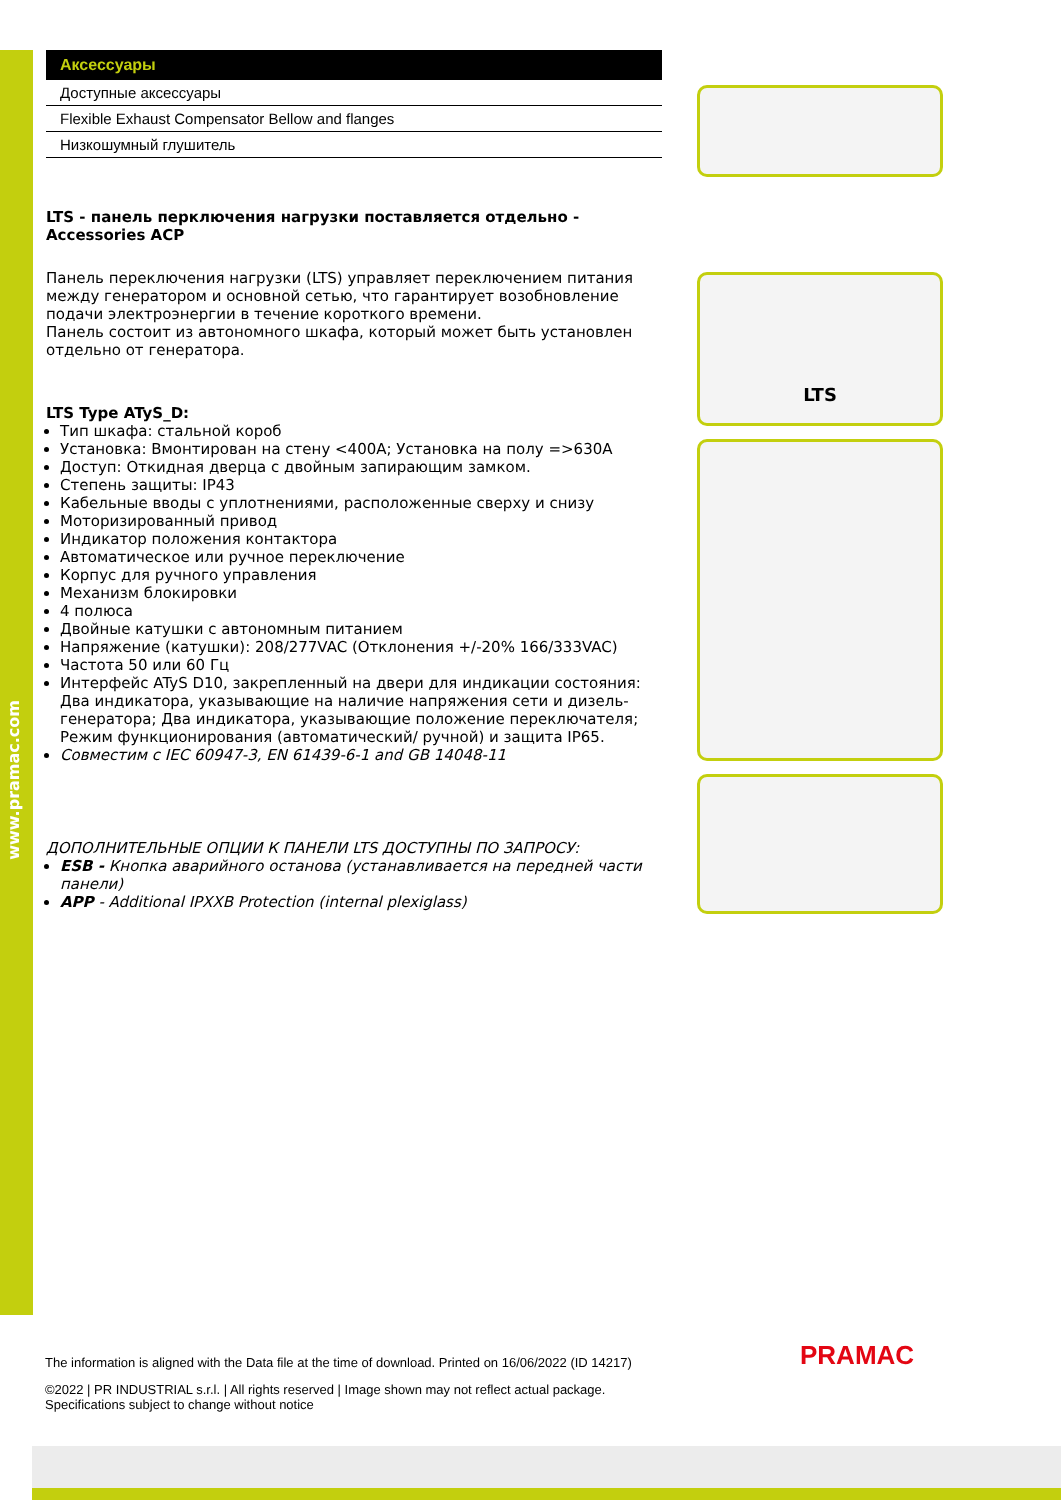www.pramac.com
| Аксессуары |
| --- |
| Доступные аксессуары |
| Flexible Exhaust Compensator Bellow and flanges |
| Низкошумный глушитель |
LTS - панель перключения нагрузки поставляется отдельно - Accessories ACP
Панель переключения нагрузки (LTS) управляет переключением питания между генератором и основной сетью, что гарантирует возобновление подачи электроэнергии в течение короткого времени.
Панель состоит из автономного шкафа, который может быть установлен отдельно от генератора.
LTS Type ATyS_D:
Тип шкафа: стальной короб
Установка: Вмонтирован на стену <400A; Установка на полу =>630A
Доступ: Откидная дверца с двойным запирающим замком.
Степень защиты: IP43
Кабельные вводы с уплотнениями, расположенные сверху и снизу
Моторизированный привод
Индикатор положения контактора
Автоматическое или ручное переключение
Корпус для ручного управления
Механизм блокировки
4 полюса
Двойные катушки с автономным питанием
Напряжение (катушки): 208/277VAC (Отклонения +/-20% 166/333VAC)
Частота 50 или 60 Гц
Интерфейс ATyS D10, закрепленный на двери для индикации состояния: Два индикатора, указывающие на наличие напряжения сети и дизель-генератора; Два индикатора, указывающие положение переключателя; Режим функционирования (автоматический/ ручной) и защита IP65.
Совместим с IEC 60947-3, EN 61439-6-1 and GB 14048-11
ДОПОЛНИТЕЛЬНЫЕ ОПЦИИ К ПАНЕЛИ LTS ДОСТУПНЫ ПО ЗАПРОСУ:
ESB - Кнопка аварийного останова (устанавливается на передней части панели)
APP - Additional IPXXB Protection (internal plexiglass)
LTS
The information is aligned with the Data file at the time of download. Printed on 16/06/2022 (ID 14217)
©2022 | PR INDUSTRIAL s.r.l. | All rights reserved | Image shown may not reflect actual package. Specifications subject to change without notice
PRAMAC